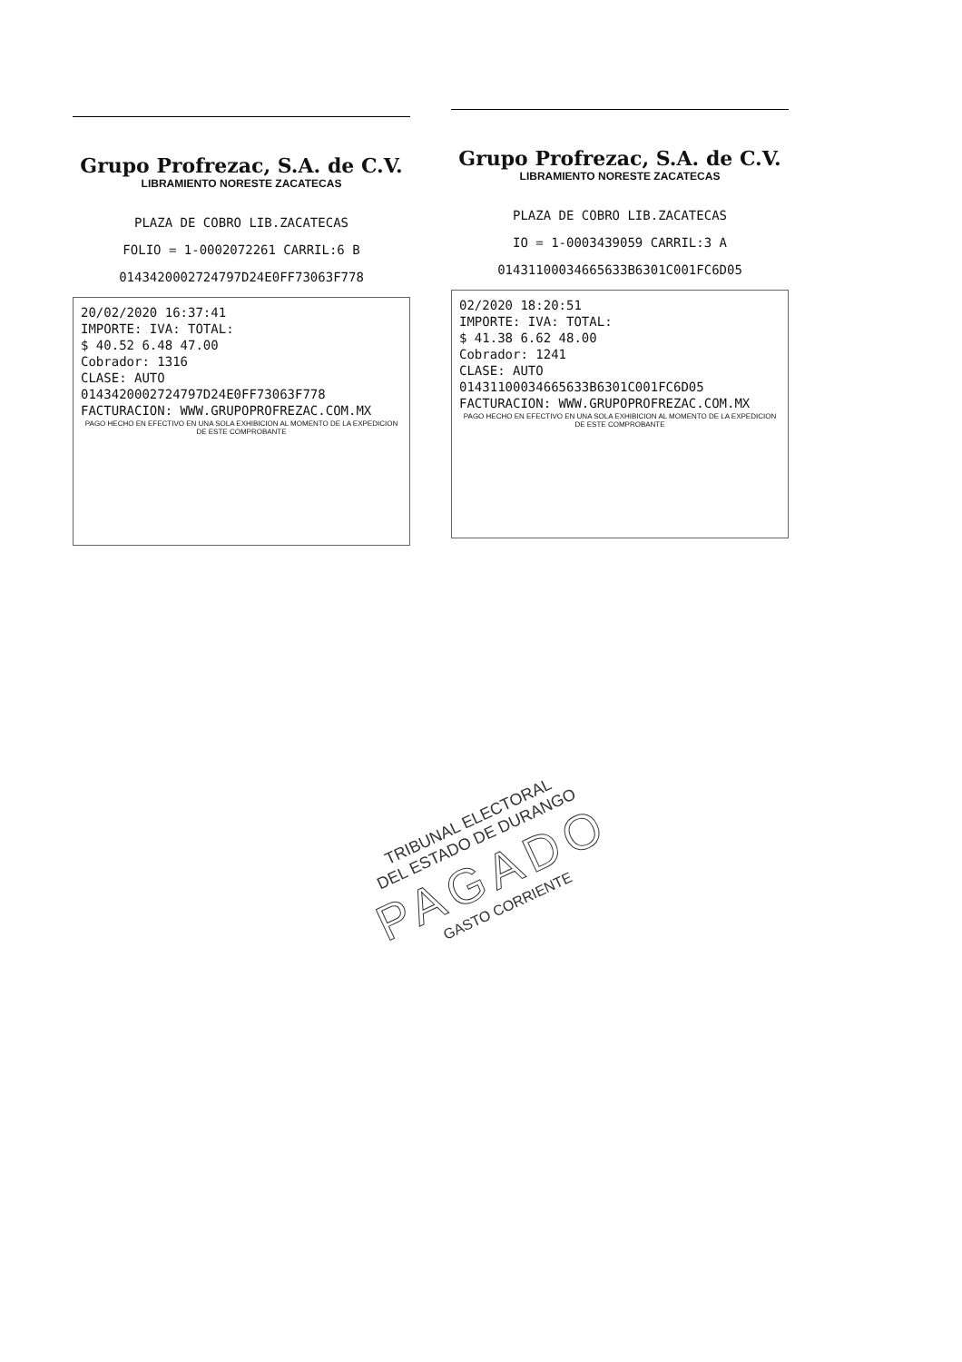Grupo Profrezac, S.A. de C.V.
LIBRAMIENTO NORESTE ZACATECAS
PLAZA DE COBRO LIB.ZACATECAS
FOLIO = 1-0002072261 CARRIL:6 B
0143420002724797D24E0FF73063F778
20/02/2020 16:37:41
IMPORTE: IVA: TOTAL:
$ 40.52 6.48 47.00
Cobrador: 1316
CLASE: AUTO
0143420002724797D24E0FF73063F778
FACTURACION: WWW.GRUPOPROFREZAC.COM.MX
PAGO HECHO EN EFECTIVO EN UNA SOLA EXHIBICION AL MOMENTO DE LA EXPEDICION DE ESTE COMPROBANTE
Grupo Profrezac, S.A. de C.V.
LIBRAMIENTO NORESTE ZACATECAS
PLAZA DE COBRO LIB.ZACATECAS
IO = 1-0003439059 CARRIL:3 A
01431100034665633B6301C001FC6D05
02/2020 18:20:51
IMPORTE: IVA: TOTAL:
$ 41.38 6.62 48.00
Cobrador: 1241
CLASE: AUTO
01431100034665633B6301C001FC6D05
FACTURACION: WWW.GRUPOPROFREZAC.COM.MX
PAGO HECHO EN EFECTIVO EN UNA SOLA EXHIBICION AL MOMENTO DE LA EXPEDICION DE ESTE COMPROBANTE
TRIBUNAL ELECTORAL
DEL ESTADO DE DURANGO
PAGADO
GASTO CORRIENTE